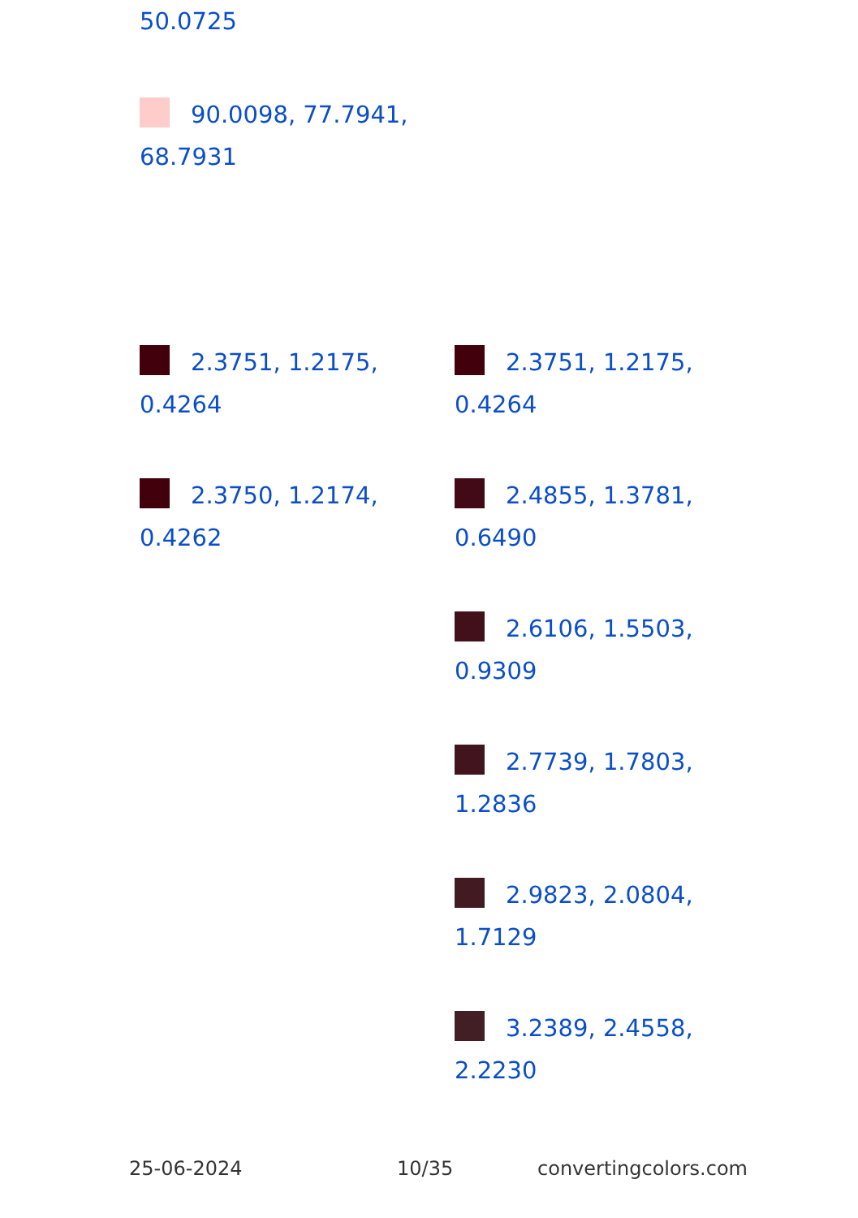50.0725
90.0098, 77.7941, 68.7931
2.3751, 1.2175, 0.4264
2.3751, 1.2175, 0.4264
2.3750, 1.2174, 0.4262
2.4855, 1.3781, 0.6490
2.6106, 1.5503, 0.9309
2.7739, 1.7803, 1.2836
2.9823, 2.0804, 1.7129
3.2389, 2.4558, 2.2230
25-06-2024 10/35 convertingcolors.com